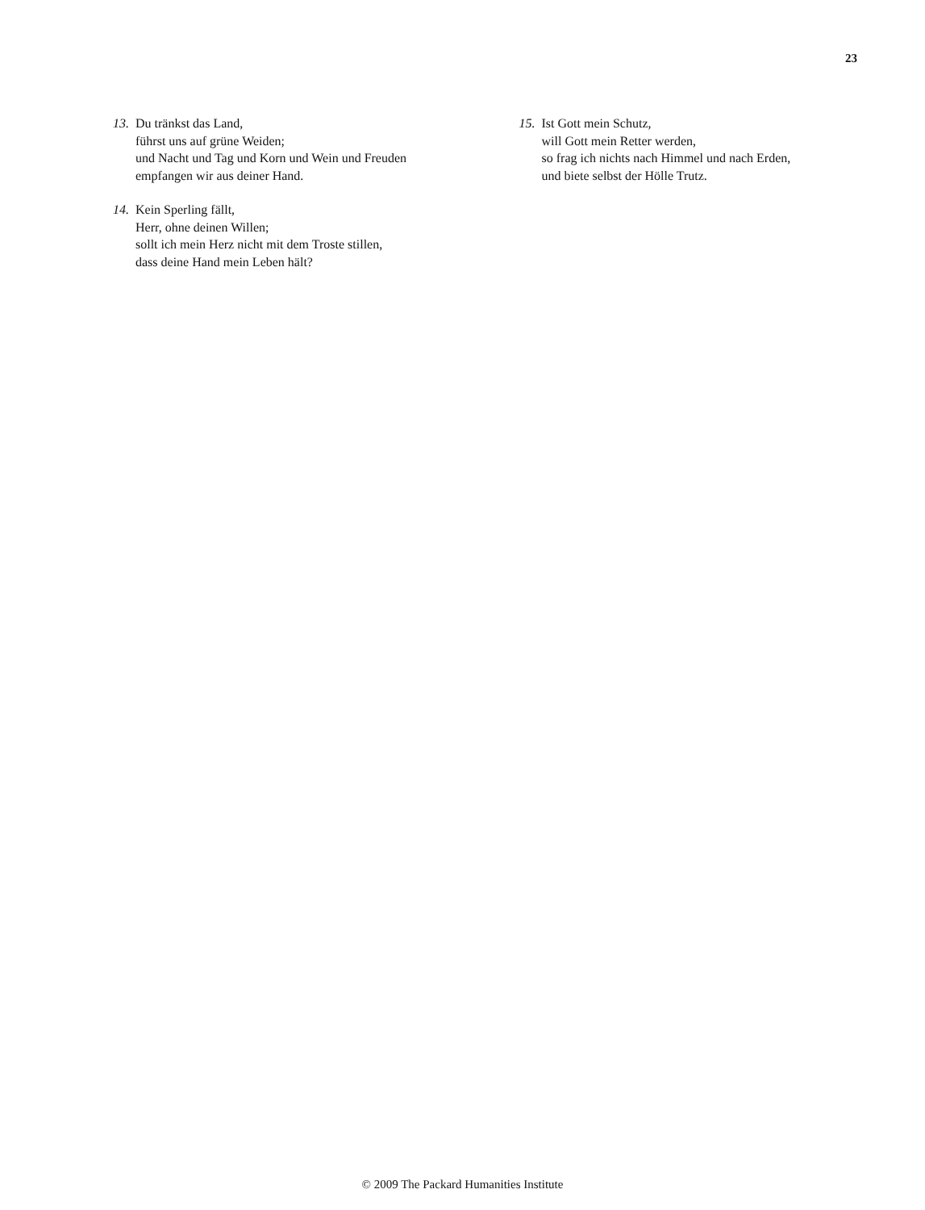23
13.
Du tränkst das Land,
führst uns auf grüne Weiden;
und Nacht und Tag und Korn und Wein und Freuden
empfangen wir aus deiner Hand.
14.
Kein Sperling fällt,
Herr, ohne deinen Willen;
sollt ich mein Herz nicht mit dem Troste stillen,
dass deine Hand mein Leben hält?
15.
Ist Gott mein Schutz,
will Gott mein Retter werden,
so frag ich nichts nach Himmel und nach Erden,
und biete selbst der Hölle Trutz.
© 2009 The Packard Humanities Institute